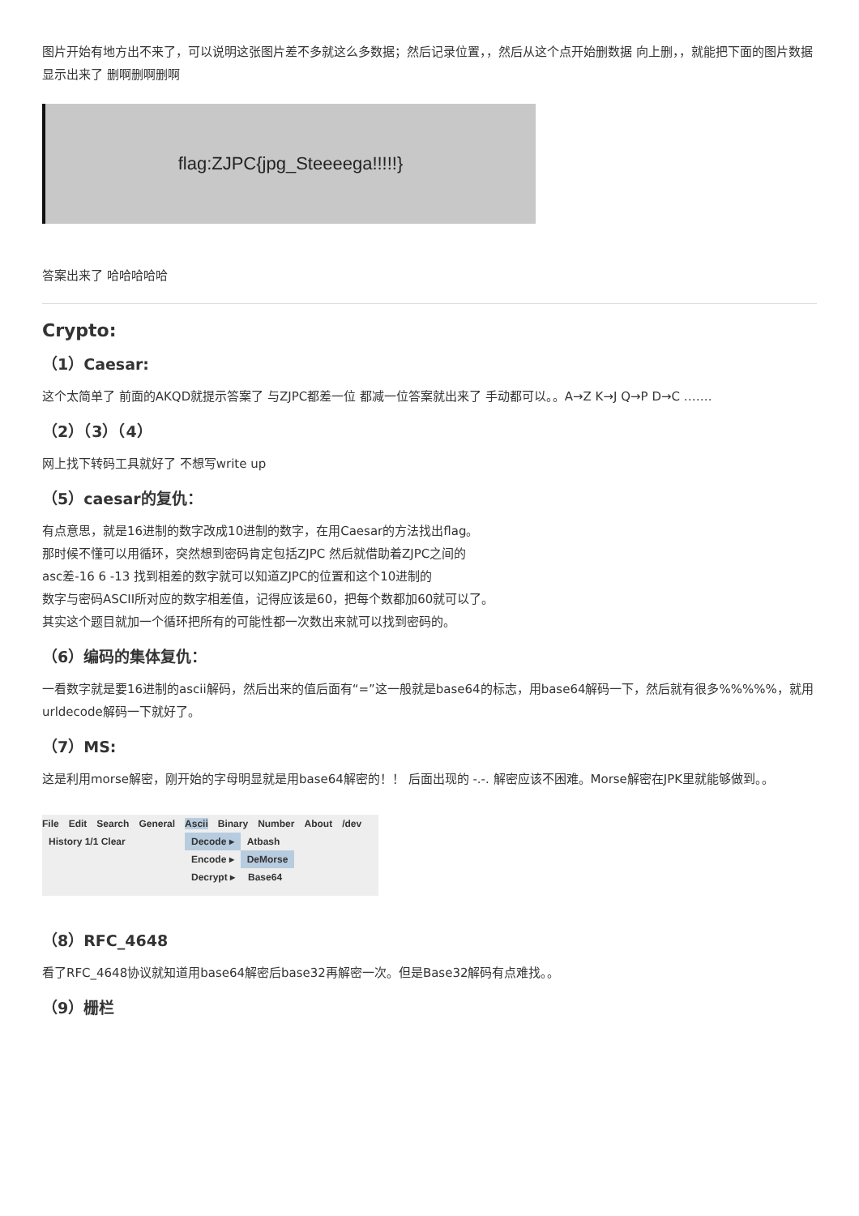图片开始有地方出不来了，可以说明这张图片差不多就这么多数据；然后记录位置，，然后从这个点开始删数据 向上删，，就能把下面的图片数据显示出来了 删啊删啊删啊
flag:ZJPC{jpg_Steeeega!!!!!}
答案出来了 哈哈哈哈哈
Crypto:
（1）Caesar:
这个太简单了 前面的AKQD就提示答案了 与ZJPC都差一位 都减一位答案就出来了 手动都可以。。A→Z K→J Q→P D→C …….
（2）（3）（4）
网上找下转码工具就好了 不想写write up
（5）caesar的复仇：
有点意思，就是16进制的数字改成10进制的数字，在用Caesar的方法找出flag。
那时候不懂可以用循环，突然想到密码肯定包括ZJPC 然后就借助着ZJPC之间的
asc差-16 6 -13 找到相差的数字就可以知道ZJPC的位置和这个10进制的
数字与密码ASCII所对应的数字相差值，记得应该是60，把每个数都加60就可以了。
其实这个题目就加一个循环把所有的可能性都一次数出来就可以找到密码的。
（6）编码的集体复仇：
一看数字就是要16进制的ascii解码，然后出来的值后面有“=”这一般就是base64的标志，用base64解码一下，然后就有很多%%%%%，就用urldecode解码一下就好了。
（7）MS:
这是利用morse解密，刚开始的字母明显就是用base64解密的！！ 后面出现的 -.-. 解密应该不困难。Morse解密在JPK里就能够做到。。
File Edit Search General Ascii Binary Number About /dev
History 1/1 Clear Decode ▸ Atbash
Encode ▸ DeMorse
Decrypt ▸ Base64
（8）RFC_4648
看了RFC_4648协议就知道用base64解密后base32再解密一次。但是Base32解码有点难找。。
（9）栅栏